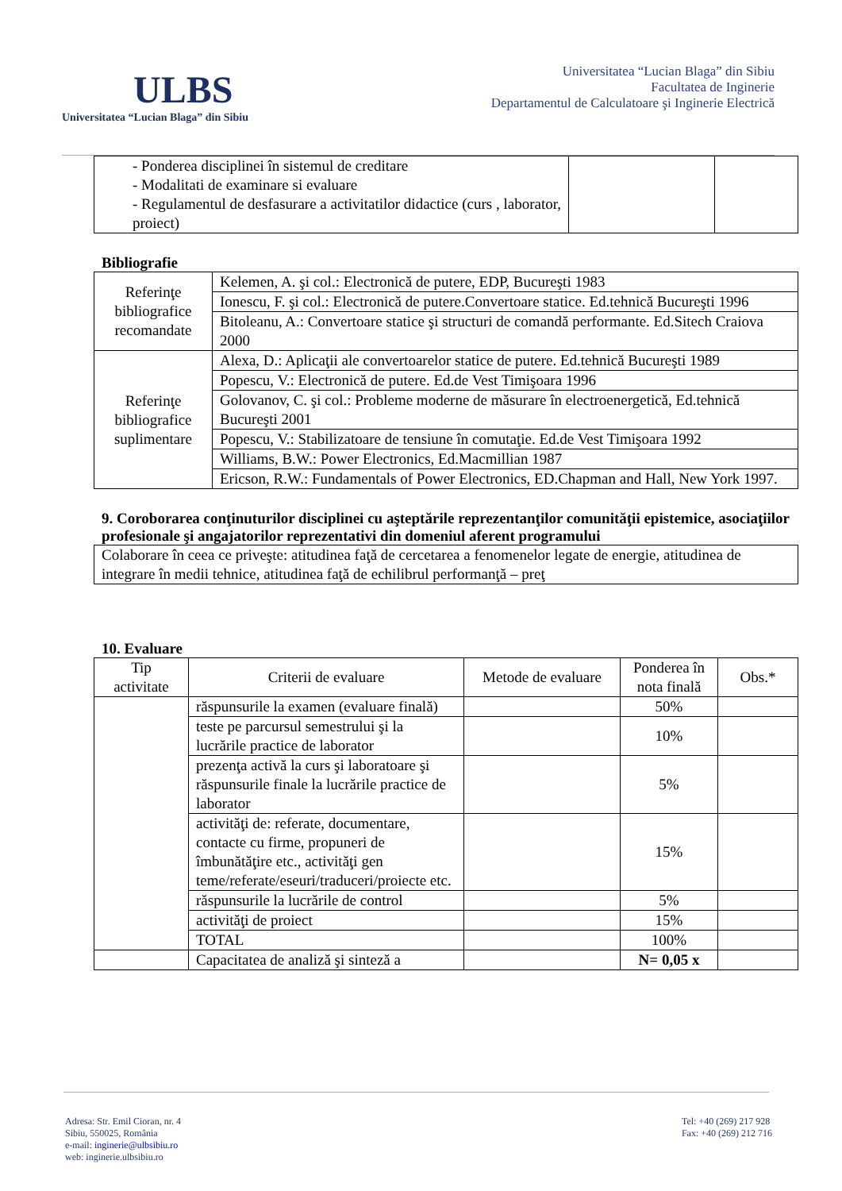ULBS
Universitatea “Lucian Blaga” din Sibiu
Universitatea “Lucian Blaga” din Sibiu
Facultatea de Inginerie
Departamentul de Calculatoare şi Inginerie Electrică
| - Ponderea disciplinei în sistemul de creditare - Modalitati de examinare si evaluare - Regulamentul de desfasurare a activitatilor didactice (curs , laborator, proiect) | | |
Bibliografie
| Referinţe bibliografice recomandate | Kelemen, A. şi col.: Electronică de putere, EDP, Bucureşti 1983 |
| | Ionescu, F. şi col.: Electronică de putere.Convertoare statice. Ed.tehnică Bucureşti 1996 |
| | Bitoleanu, A.: Convertoare statice şi structuri de comandă performante. Ed.Sitech Craiova 2000 |
| Referinţe bibliografice suplimentare | Alexa, D.: Aplicaţii ale convertoarelor statice de putere. Ed.tehnică Bucureşti 1989 |
| | Popescu, V.: Electronică de putere. Ed.de Vest Timişoara 1996 |
| | Golovanov, C. şi col.: Probleme moderne de măsurare în electroenergetică, Ed.tehnică Bucureşti 2001 |
| | Popescu, V.: Stabilizatoare de tensiune în comutaţie. Ed.de Vest Timişoara 1992 |
| | Williams, B.W.: Power Electronics, Ed.Macmillian 1987 |
| | Ericson, R.W.: Fundamentals of Power Electronics, ED.Chapman and Hall, New York 1997. |
9. Coroborarea conţinuturilor disciplinei cu aşteptările reprezentanţilor comunităţii epistemice, asociaţiilor profesionale şi angajatorilor reprezentativi din domeniul aferent programului
| Colaborare în ceea ce priveşte: atitudinea faţă de cercetarea a fenomenelor legate de energie, atitudinea de integrare în medii tehnice, atitudinea faţă de echilibrul performanţă – preţ |
10. Evaluare
| Tip activitate | Criterii de evaluare | Metode de evaluare | Ponderea în nota finală | Obs.* |
| --- | --- | --- | --- | --- |
| | răspunsurile la examen (evaluare finală) | | 50% | |
| | teste pe parcursul semestrului şi la lucrările practice de laborator | | 10% | |
| | prezenţa activă la curs şi laboratoare şi răspunsurile finale la lucrările practice de laborator | | 5% | |
| | activităţi de: referate, documentare, contacte cu firme, propuneri de îmbunătăţire etc., activităţi gen teme/referate/eseuri/traduceri/proiecte etc. | | 15% | |
| | răspunsurile la lucrările de control | | 5% | |
| | activităţi de proiect | | 15% | |
| | TOTAL | | 100% | |
| | Capacitatea de analiză şi sinteză a | | N= 0,05 x | |
Adresa: Str. Emil Cioran, nr. 4
Sibiu, 550025, România
e-mail: inginerie@ulbsibiu.ro
web: inginerie.ulbsibiu.ro
Tel: +40 (269) 217 928
Fax: +40 (269) 212 716